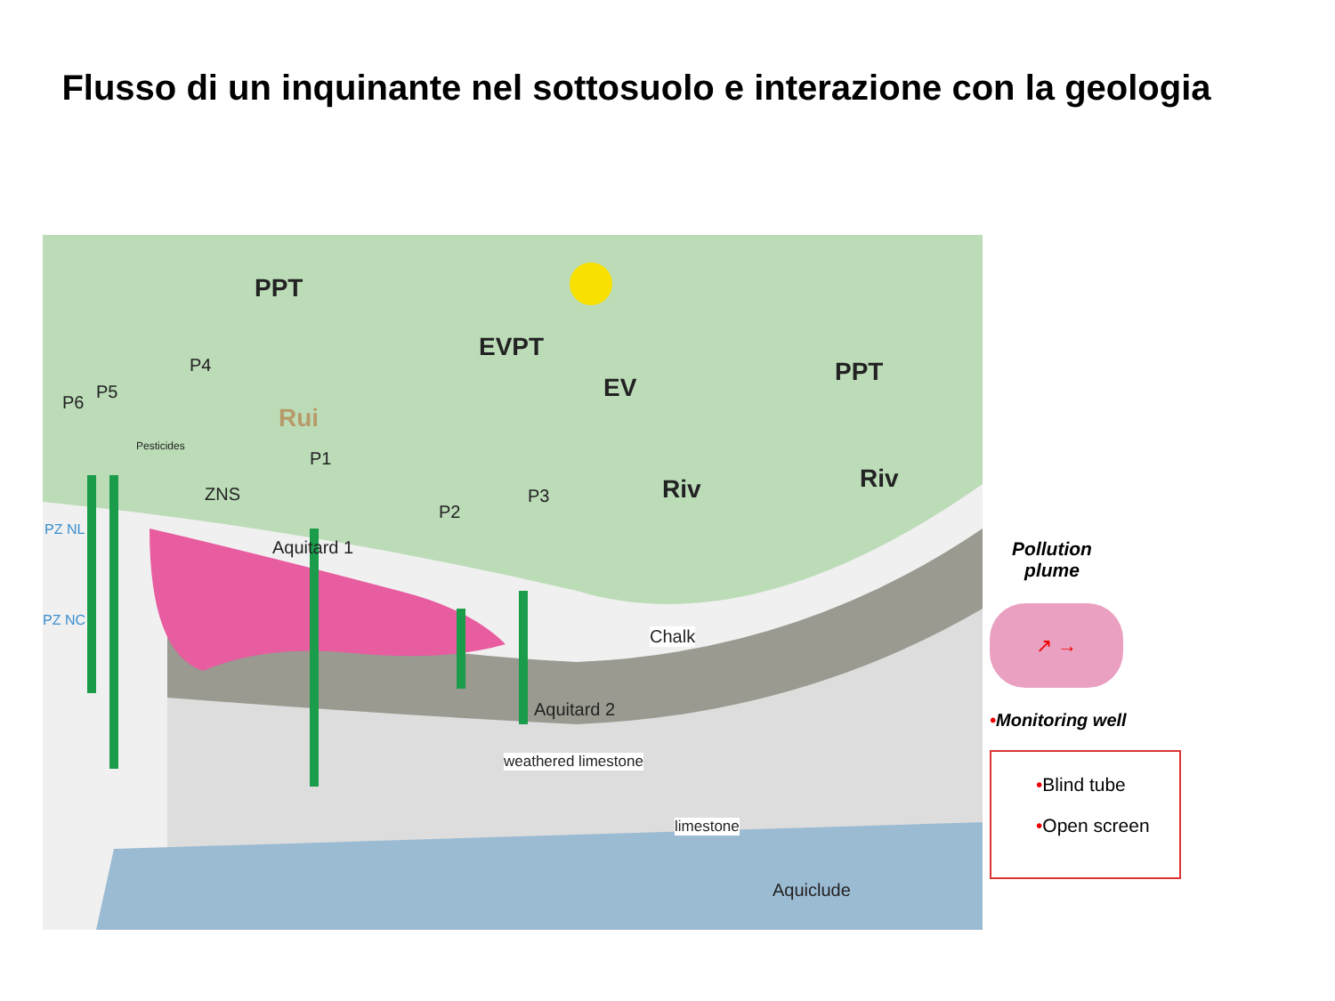Flusso di un inquinante nel sottosuolo e interazione con la geologia
PPT
P4
P6
P5
Pesticides
Rui
EVPT
EV
PPT
P1
ZNS
P2
P3 Riv Riv
PZ NL
PZ NC
Aquitard 1
Chalk
Aquitard 2
weathered limestone
limestone
Aquiclude
Pollution plume
↗ →
•Monitoring well
•Blind tube
•Open screen